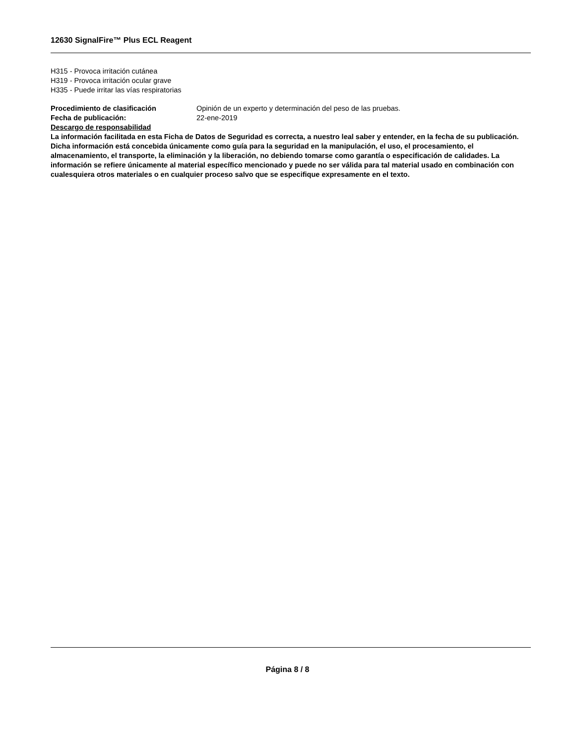12630 SignalFire™ Plus ECL Reagent
H315 - Provoca irritación cutánea
H319 - Provoca irritación ocular grave
H335 - Puede irritar las vías respiratorias
Procedimiento de clasificación Opinión de un experto y determinación del peso de las pruebas.
Fecha de publicación: 22-ene-2019
Descargo de responsabilidad
La información facilitada en esta Ficha de Datos de Seguridad es correcta, a nuestro leal saber y entender, en la fecha de su publicación. Dicha información está concebida únicamente como guía para la seguridad en la manipulación, el uso, el procesamiento, el almacenamiento, el transporte, la eliminación y la liberación, no debiendo tomarse como garantía o especificación de calidades. La información se refiere únicamente al material específico mencionado y puede no ser válida para tal material usado en combinación con cualesquiera otros materiales o en cualquier proceso salvo que se especifique expresamente en el texto.
Página 8 / 8